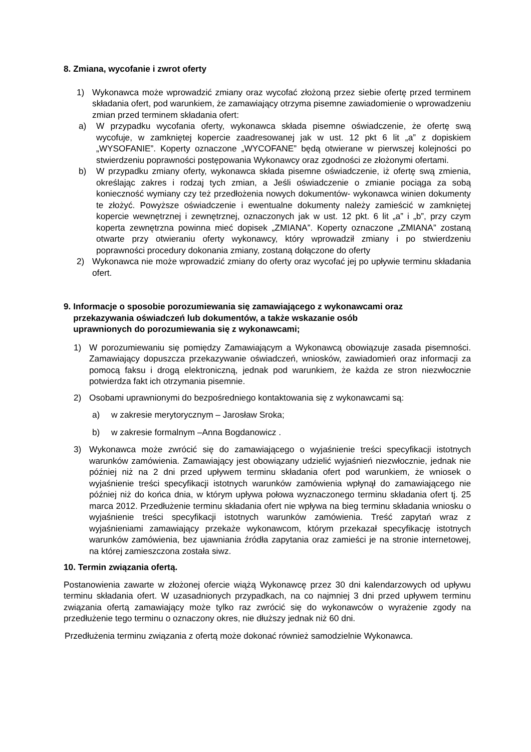8. Zmiana, wycofanie i zwrot oferty
1) Wykonawca może wprowadzić zmiany oraz wycofać złożoną przez siebie ofertę przed terminem składania ofert, pod warunkiem, że zamawiający otrzyma pisemne zawiadomienie o wprowadzeniu zmian przed terminem składania ofert:
a) W przypadku wycofania oferty, wykonawca składa pisemne oświadczenie, że ofertę swą wycofuje, w zamkniętej kopercie zaadresowanej jak w ust. 12 pkt 6 lit „a” z dopiskiem „WYSOFANIE”. Koperty oznaczone „WYCOFANE” będą otwierane w pierwszej kolejności po stwierdzeniu poprawności postępowania Wykonawcy oraz zgodności ze złożonymi ofertami.
b) W przypadku zmiany oferty, wykonawca składa pisemne oświadczenie, iż ofertę swą zmienia, określając zakres i rodzaj tych zmian, a Jeśli oświadczenie o zmianie pociąga za sobą konieczność wymiany czy też przedłożenia nowych dokumentów- wykonawca winien dokumenty te złożyć. Powyższe oświadczenie i ewentualne dokumenty należy zamieścić w zamkniętej kopercie wewnętrznej i zewnętrznej, oznaczonych jak w ust. 12 pkt. 6 lit „a” i „b”, przy czym koperta zewnętrzna powinna mieć dopisek „ZMIANA”. Koperty oznaczone „ZMIANA” zostaną otwarte przy otwieraniu oferty wykonawcy, który wprowadził zmiany i po stwierdzeniu poprawności procedury dokonania zmiany, zostaną dołączone do oferty
2) Wykonawca nie może wprowadzić zmiany do oferty oraz wycofać jej po upływie terminu składania ofert.
9. Informacje o sposobie porozumiewania się zamawiającego z wykonawcami oraz
przekazywania oświadczeń lub dokumentów, a także wskazanie osób
uprawnionych do porozumiewania się z wykonawcami;
1) W porozumiewaniu się pomiędzy Zamawiającym a Wykonawcą obowiązuje zasada pisemności. Zamawiający dopuszcza przekazywanie oświadczeń, wniosków, zawiadomień oraz informacji za pomocą faksu i drogą elektroniczną, jednak pod warunkiem, że każda ze stron niezwłocznie potwierdza fakt ich otrzymania pisemnie.
2) Osobami uprawnionymi do bezpośredniego kontaktowania się z wykonawcami są:
a) w zakresie merytorycznym – Jarosław Sroka;
b) w zakresie formalnym –Anna Bogdanowicz .
3) Wykonawca może zwrócić się do zamawiającego o wyjaśnienie treści specyfikacji istotnych warunków zamówienia. Zamawiający jest obowiązany udzielić wyjaśnień niezwłocznie, jednak nie później niż na 2 dni przed upływem terminu składania ofert pod warunkiem, że wniosek o wyjaśnienie treści specyfikacji istotnych warunków zamówienia wpłynął do zamawiającego nie później niż do końca dnia, w którym upływa połowa wyznaczonego terminu składania ofert tj. 25 marca 2012. Przedłużenie terminu składania ofert nie wpływa na bieg terminu składania wniosku o wyjaśnienie treści specyfikacji istotnych warunków zamówienia. Treść zapytań wraz z wyjaśnieniami zamawiający przekaże wykonawcom, którym przekazał specyfikację istotnych warunków zamówienia, bez ujawniania źródła zapytania oraz zamieści je na stronie internetowej, na której zamieszczona została siwz.
10. Termin związania ofertą.
Postanowienia zawarte w złożonej ofercie wiążą Wykonawcę przez 30 dni kalendarzowych od upływu terminu składania ofert. W uzasadnionych przypadkach, na co najmniej 3 dni przed upływem terminu związania ofertą zamawiający może tylko raz zwrócić się do wykonawców o wyrażenie zgody na przedłużenie tego terminu o oznaczony okres, nie dłuższy jednak niż 60 dni.
Przedłużenia terminu związania z ofertą może dokonać również samodzielnie Wykonawca.